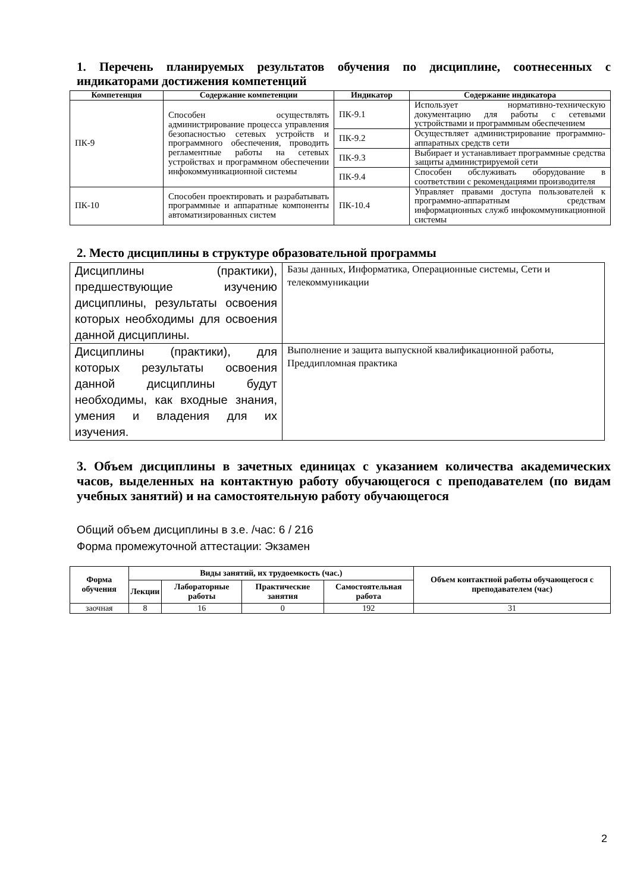1. Перечень планируемых результатов обучения по дисциплине, соотнесенных с индикаторами достижения компетенций
| Компетенция | Содержание компетенции | Индикатор | Содержание индикатора |
| --- | --- | --- | --- |
| ПК-9 | Способен осуществлять администрирование процесса управления безопасностью сетевых устройств и программного обеспечения, проводить регламентные работы на сетевых устройствах и программном обеспечении инфокоммуникационной системы | ПК-9.1 | Использует нормативно-техническую документацию для работы с сетевыми устройствами и программным обеспечением |
| | | ПК-9.2 | Осуществляет администрирование программно-аппаратных средств сети |
| | | ПК-9.3 | Выбирает и устанавливает программные средства защиты администрируемой сети |
| | | ПК-9.4 | Способен обслуживать оборудование в соответствии с рекомендациями производителя |
| ПК-10 | Способен проектировать и разрабатывать программные и аппаратные компоненты автоматизированных систем | ПК-10.4 | Управляет правами доступа пользователей к программно-аппаратным средствам информационных служб инфокоммуникационной системы |
2. Место дисциплины в структуре образовательной программы
| Дисциплины (практики), предшествующие изучению дисциплины, результаты освоения которых необходимы для освоения данной дисциплины. | Базы данных, Информатика, Операционные системы, Сети и телекоммуникации |
| Дисциплины (практики), для которых результаты освоения данной дисциплины будут необходимы, как входные знания, умения и владения для их изучения. | Выполнение и защита выпускной квалификационной работы, Преддипломная практика |
3. Объем дисциплины в зачетных единицах с указанием количества академических часов, выделенных на контактную работу обучающегося с преподавателем (по видам учебных занятий) и на самостоятельную работу обучающегося
Общий объем дисциплины в з.е. /час: 6 / 216
Форма промежуточной аттестации: Экзамен
| Форма обучения | Виды занятий, их трудоемкость (час.) | | | | Объем контактной работы обучающегося с преподавателем (час) |
| --- | --- | --- | --- | --- | --- |
| | Лекции | Лабораторные работы | Практические занятия | Самостоятельная работа | |
| заочная | 8 | 16 | 0 | 192 | 31 |
2